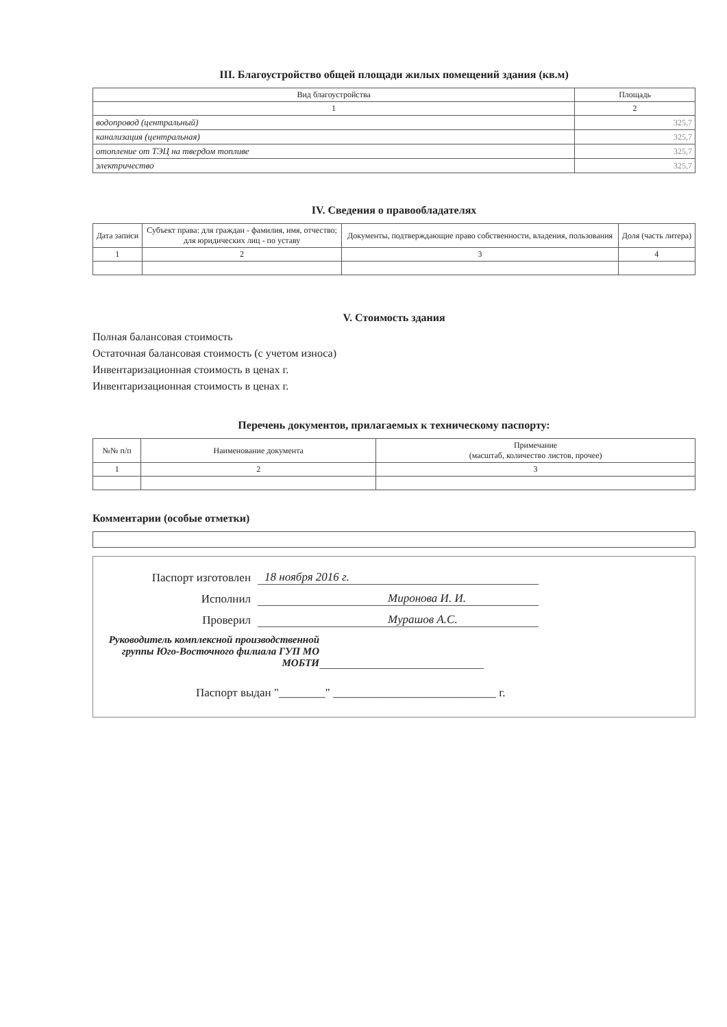III. Благоустройство общей площади жилых помещений здания (кв.м)
| Вид благоустройства | Площадь |
| --- | --- |
| 1 | 2 |
| водопровод (центральный) | 325,7 |
| канализация (центральная) | 325,7 |
| отопление от ТЭЦ на твердом топливе | 325,7 |
| электричество | 325,7 |
IV. Сведения о правообладателях
| Дата записи | Субъект права: для граждан - фамилия, имя, отчество; для юридических лиц - по уставу | Документы, подтверждающие право собственности, владения, пользования | Доля (часть литера) |
| --- | --- | --- | --- |
| 1 | 2 | 3 | 4 |
V. Стоимость здания
Полная балансовая стоимость
Остаточная балансовая стоимость (с учетом износа)
Инвентаризационная стоимость в ценах г.
Инвентаризационная стоимость в ценах г.
Перечень документов, прилагаемых к техническому паспорту:
| №№ п/п | Наименование документа | Примечание (масштаб, количество листов, прочее) |
| --- | --- | --- |
| 1 | 2 | 3 |
Комментарии (особые отметки)
Паспорт изготовлен 18 ноября 2016 г.
Исполнил Миронова И. И.
Проверил Мурашов А.С.
Руководитель комплексной производственной группы Юго-Восточного филиала ГУП МО МОБТИ
Паспорт выдан "________" ____________________________ г.